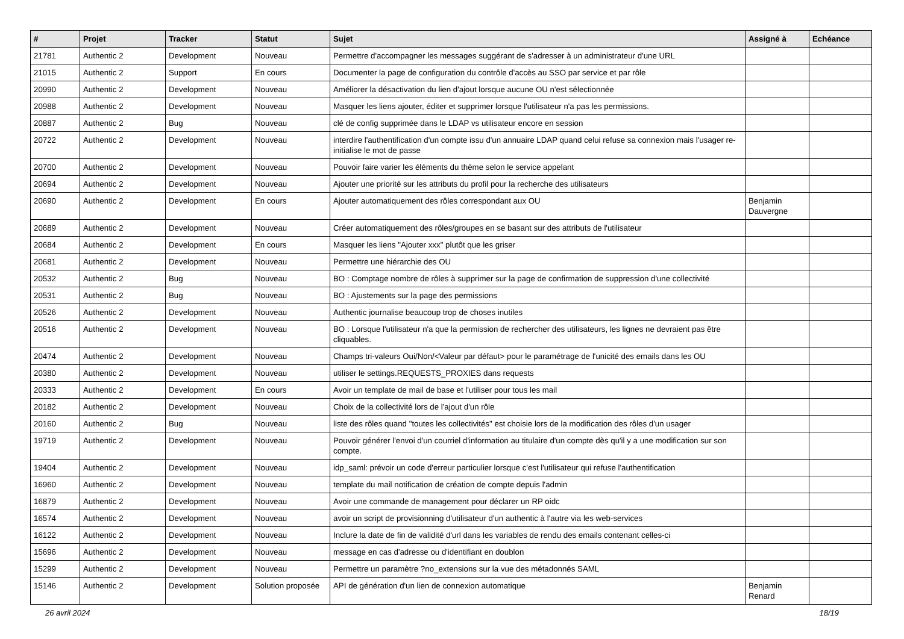| # | Projet | Tracker | Statut | Sujet | Assigné à | Echéance |
| --- | --- | --- | --- | --- | --- | --- |
| 21781 | Authentic 2 | Development | Nouveau | Permettre d'accompagner les messages suggérant de s'adresser à un administrateur d'une URL | | |
| 21015 | Authentic 2 | Support | En cours | Documenter la page de configuration du contrôle d'accès au SSO par service et par rôle | | |
| 20990 | Authentic 2 | Development | Nouveau | Améliorer la désactivation du lien d'ajout lorsque aucune OU n'est sélectionnée | | |
| 20988 | Authentic 2 | Development | Nouveau | Masquer les liens ajouter, éditer et supprimer lorsque l'utilisateur n'a pas les permissions. | | |
| 20887 | Authentic 2 | Bug | Nouveau | clé de config supprimée dans le LDAP vs utilisateur encore en session | | |
| 20722 | Authentic 2 | Development | Nouveau | interdire l'authentification d'un compte issu d'un annuaire LDAP quand celui refuse sa connexion mais l'usager re-initialise le mot de passe | | |
| 20700 | Authentic 2 | Development | Nouveau | Pouvoir faire varier les éléments du thème selon le service appelant | | |
| 20694 | Authentic 2 | Development | Nouveau | Ajouter une priorité sur les attributs du profil pour la recherche des utilisateurs | | |
| 20690 | Authentic 2 | Development | En cours | Ajouter automatiquement des rôles correspondant aux OU | Benjamin Dauvergne | |
| 20689 | Authentic 2 | Development | Nouveau | Créer automatiquement des rôles/groupes en se basant sur des attributs de l'utilisateur | | |
| 20684 | Authentic 2 | Development | En cours | Masquer les liens "Ajouter xxx" plutôt que les griser | | |
| 20681 | Authentic 2 | Development | Nouveau | Permettre une hiérarchie des OU | | |
| 20532 | Authentic 2 | Bug | Nouveau | BO : Comptage nombre de rôles à supprimer sur la page de confirmation de suppression d'une collectivité | | |
| 20531 | Authentic 2 | Bug | Nouveau | BO : Ajustements sur la page des permissions | | |
| 20526 | Authentic 2 | Development | Nouveau | Authentic journalise beaucoup trop de choses inutiles | | |
| 20516 | Authentic 2 | Development | Nouveau | BO : Lorsque l'utilisateur n'a que la permission de rechercher des utilisateurs, les lignes ne devraient pas être cliquables. | | |
| 20474 | Authentic 2 | Development | Nouveau | Champs tri-valeurs Oui/Non/<Valeur par défaut> pour le paramétrage de l'unicité des emails dans les OU | | |
| 20380 | Authentic 2 | Development | Nouveau | utiliser le settings.REQUESTS_PROXIES dans requests | | |
| 20333 | Authentic 2 | Development | En cours | Avoir un template de mail de base et l'utiliser pour tous les mail | | |
| 20182 | Authentic 2 | Development | Nouveau | Choix de la collectivité lors de l'ajout d'un rôle | | |
| 20160 | Authentic 2 | Bug | Nouveau | liste des rôles quand "toutes les collectivités" est choisie lors de la modification des rôles d'un usager | | |
| 19719 | Authentic 2 | Development | Nouveau | Pouvoir générer l'envoi d'un courriel d'information au titulaire d'un compte dès qu'il y a une modification sur son compte. | | |
| 19404 | Authentic 2 | Development | Nouveau | idp_saml: prévoir un code d'erreur particulier lorsque c'est l'utilisateur qui refuse l'authentification | | |
| 16960 | Authentic 2 | Development | Nouveau | template du mail notification de création de compte depuis l'admin | | |
| 16879 | Authentic 2 | Development | Nouveau | Avoir une commande de management pour déclarer un RP oidc | | |
| 16574 | Authentic 2 | Development | Nouveau | avoir un script de provisionning d'utilisateur d'un authentic à l'autre via les web-services | | |
| 16122 | Authentic 2 | Development | Nouveau | Inclure la date de fin de validité d'url dans les variables de rendu des emails contenant celles-ci | | |
| 15696 | Authentic 2 | Development | Nouveau | message en cas d'adresse ou d'identifiant en doublon | | |
| 15299 | Authentic 2 | Development | Nouveau | Permettre un paramètre ?no_extensions sur la vue des métadonnés SAML | | |
| 15146 | Authentic 2 | Development | Solution proposée | API de génération d'un lien de connexion automatique | Benjamin Renard | |
26 avril 2024 18/19